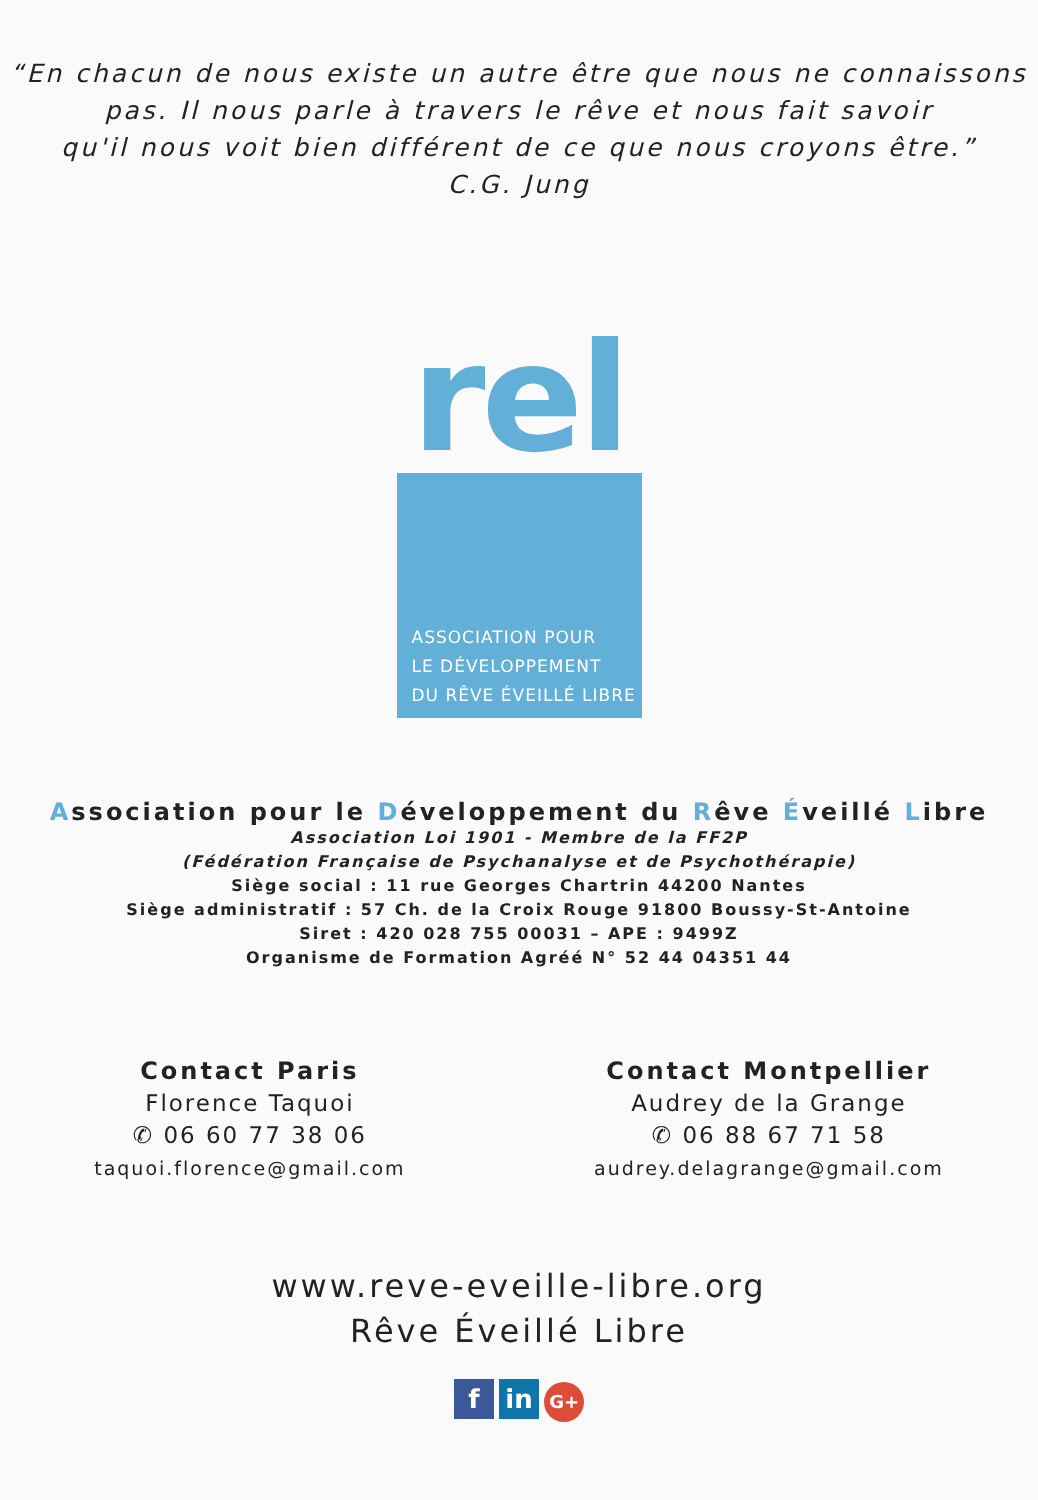“En chacun de nous existe un autre être que nous ne connaissons
pas. Il nous parle à travers le rêve et nous fait savoir
qu'il nous voit bien différent de ce que nous croyons être.”
C.G. Jung
rel
ASSOCIATION POUR
LE DÉVELOPPEMENT
DU RÊVE ÉVEILLÉ LIBRE
Association pour le Développement du Rêve Éveillé Libre
Association Loi 1901 - Membre de la FF2P
(Fédération Française de Psychanalyse et de Psychothérapie)
Siège social : 11 rue Georges Chartrin 44200 Nantes
Siège administratif : 57 Ch. de la Croix Rouge 91800 Boussy-St-Antoine
Siret : 420 028 755 00031 – APE : 9499Z
Organisme de Formation Agréé N° 52 44 04351 44
Contact Paris
Florence Taquoi
✆ 06 60 77 38 06
taquoi.florence@gmail.com
Contact Montpellier
Audrey de la Grange
✆ 06 88 67 71 58
audrey.delagrange@gmail.com
www.reve-eveille-libre.org
Rêve Éveillé Libre
f in G+